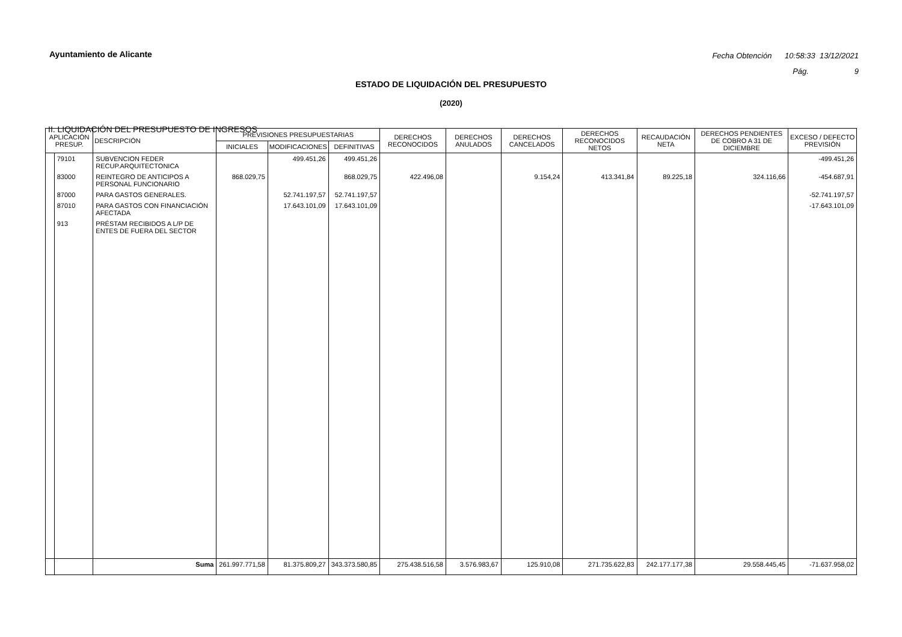Ayuntamiento de Alicante
Fecha Obtención 10:58:33 13/12/2021
Pág. 9
ESTADO DE LIQUIDACIÓN DEL PRESUPUESTO
(2020)
II. LIQUIDACIÓN DEL PRESUPUESTO DE INGRESOS
| APLICACIÓN PRESUP. | | DESCRIPCIÓN | PREVISIONES PRESUPUESTARIAS | | | DERECHOS RECONOCIDOS | DERECHOS ANULADOS | DERECHOS CANCELADOS | DERECHOS RECONOCIDOS NETOS | RECAUDACIÓN NETA | DERECHOS PENDIENTES DE COBRO A 31 DE DICIEMBRE | EXCESO / DEFECTO PREVISIÓN |
| --- | --- | --- | --- | --- | --- | --- | --- | --- | --- | --- | --- | --- |
| | | | INICIALES | MODIFICACIONES | DEFINITIVAS | | | | | | | |
| | 79101 | SUBVENCION FEDER RECUP.ARQUITECTONICA | | 499.451,26 | 499.451,26 | | | | | | | -499.451,26 |
| | 83000 | REINTEGRO DE ANTICIPOS A PERSONAL FUNCIONARIO | 868.029,75 | | 868.029,75 | 422.496,08 | | 9.154,24 | 413.341,84 | 89.225,18 | 324.116,66 | -454.687,91 |
| | 87000 | PARA GASTOS GENERALES. | | 52.741.197,57 | 52.741.197,57 | | | | | | | -52.741.197,57 |
| | 87010 | PARA GASTOS CON FINANCIACIÓN AFECTADA | | 17.643.101,09 | 17.643.101,09 | | | | | | | -17.643.101,09 |
| | 913 | PRÉSTAM RECIBIDOS A L/P DE ENTES DE FUERA DEL SECTOR | | | | | | | | | | |
| | | Suma | 261.997.771,58 | 81.375.809,27 | 343.373.580,85 | 275.438.516,58 | 3.576.983,67 | 125.910,08 | 271.735.622,83 | 242.177.177,38 | 29.558.445,45 | -71.637.958,02 |